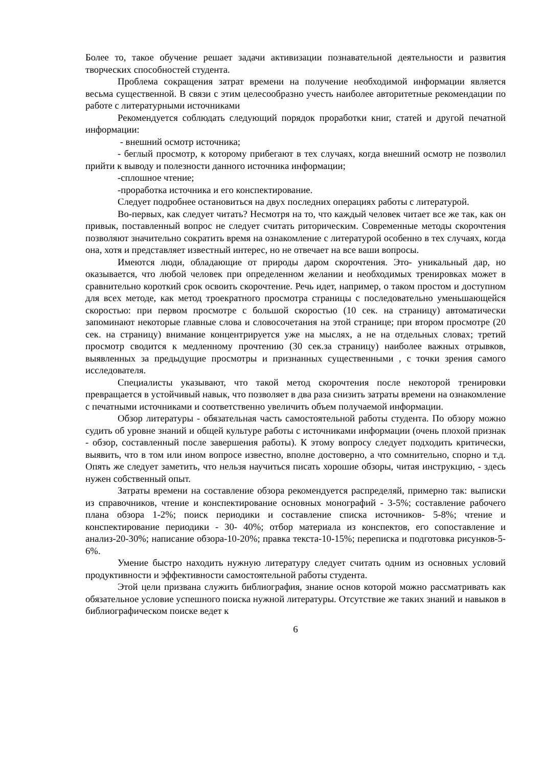Более то, такое обучение решает задачи активизации познавательной деятельности и развития творческих способностей студента.
Проблема сокращения затрат времени на получение необходимой информации является весьма существенной. В связи с этим целесообразно учесть наиболее авторитетные рекомендации по работе с литературными источниками
Рекомендуется соблюдать следующий порядок проработки книг, статей и другой печатной информации:
- внешний осмотр источника;
- беглый просмотр, к которому прибегают в тех случаях, когда внешний осмотр не позволил прийти к выводу и полезности данного источника информации;
-сплошное чтение;
-проработка источника и его конспектирование.
Следует подробнее остановиться на двух последних операциях работы с литературой.
Во-первых, как следует читать? Несмотря на то, что каждый человек читает все же так, как он привык, поставленный вопрос не следует считать риторическим. Современные методы скорочтения позволяют значительно сократить время на ознакомление с литературой особенно в тех случаях, когда она, хотя и представляет известный интерес, но не отвечает на все ваши вопросы.
Имеются люди, обладающие от природы даром скорочтения. Это- уникальный дар, но оказывается, что любой человек при определенном желании и необходимых тренировках может в сравнительно короткий срок освоить скорочтение. Речь идет, например, о таком простом и доступном для всех методе, как метод троекратного просмотра страницы с последовательно уменьшающейся скоростью: при первом просмотре с большой скоростью (10 сек. на страницу) автоматически запоминают некоторые главные слова и словосочетания на этой странице; при втором просмотре (20 сек. на страницу) внимание концентрируется уже на мыслях, а не на отдельных словах; третий просмотр сводится к медленному прочтению (30 сек.за страницу) наиболее важных отрывков, выявленных за предыдущие просмотры и признанных существенными , с точки зрения самого исследователя.
Специалисты указывают, что такой метод скорочтения после некоторой тренировки превращается в устойчивый навык, что позволяет в два раза снизить затраты времени на ознакомление с печатными источниками и соответственно увеличить объем получаемой информации.
Обзор литературы - обязательная часть самостоятельной работы студента. По обзору можно судить об уровне знаний и общей культуре работы с источниками информации (очень плохой признак - обзор, составленный после завершения работы). К этому вопросу следует подходить критически, выявить, что в том или ином вопросе известно, вполне достоверно, а что сомнительно, спорно и т.д. Опять же следует заметить, что нельзя научиться писать хорошие обзоры, читая инструкцию, - здесь нужен собственный опыт.
Затраты времени на составление обзора рекомендуется распределяй, примерно так: выписки из справочников, чтение и конспектирование основных монографий - 3-5%; составление рабочего плана обзора 1-2%; поиск периодики и составление списка источников- 5-8%; чтение и конспектирование периодики - 30- 40%; отбор материала из конспектов, его сопоставление и анализ-20-30%; написание обзора-10-20%; правка текста-10-15%; переписка и подготовка рисунков-5-6%.
Умение быстро находить нужную литературу следует считать одним из основных условий продуктивности и эффективности самостоятельной работы студента.
Этой цели призвана служить библиография, знание основ которой можно рассматривать как обязательное условие успешного поиска нужной литературы. Отсутствие же таких знаний и навыков в библиографическом поиске ведет к
6